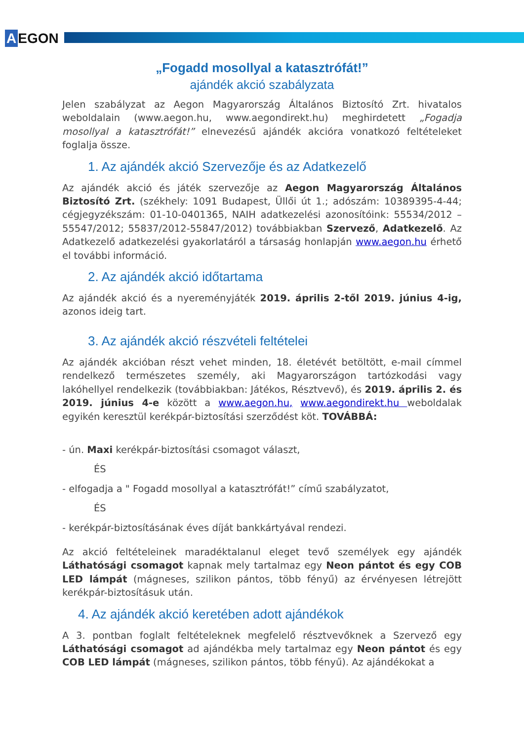A EGON
„Fogadd mosollyal a katasztrófát!”
ajándék akció szabályzata
Jelen szabályzat az Aegon Magyarország Általános Biztosító Zrt. hivatalos weboldalain (www.aegon.hu, www.aegondirekt.hu) meghirdetett „Fogadja mosollyal a katasztrófát!” elnevezésű ajándék akcióra vonatkozó feltételeket foglalja össze.
1. Az ajándék akció Szervezője és az Adatkezelő
Az ajándék akció és játék szervezője az Aegon Magyarország Általános Biztosító Zrt. (székhely: 1091 Budapest, Üllői út 1.; adószám: 10389395-4-44; cégjegyzékszám: 01-10-0401365, NAIH adatkezelési azonosítóink: 55534/2012 – 55547/2012; 55837/2012-55847/2012) továbbiakban Szervező, Adatkezelő. Az Adatkezelő adatkezelési gyakorlatáról a társaság honlapján www.aegon.hu érhető el további információ.
2. Az ajándék akció időtartama
Az ajándék akció és a nyereményjáték 2019. április 2-től 2019. június 4-ig, azonos ideig tart.
3. Az ajándék akció részvételi feltételei
Az ajándék akcióban részt vehet minden, 18. életévét betöltött, e-mail címmel rendelkező természetes személy, aki Magyarországon tartózkodási vagy lakóhellyel rendelkezik (továbbiakban: Játékos, Résztvevő), és 2019. április 2. és 2019. június 4-e között a www.aegon.hu, www.aegondirekt.hu weboldalak egyikén keresztül kerékpár-biztosítási szerződést köt. TOVÁBBÁ:
- ún. Maxi kerékpár-biztosítási csomagot választ,
ÉS
- elfogadja a " Fogadd mosollyal a katasztrófát!” című szabályzatot,
ÉS
- kerékpár-biztosításának éves díját bankkártyával rendezi.
Az akció feltételeinek maradéktalanul eleget tevő személyek egy ajándék Láthatósági csomagot kapnak mely tartalmaz egy Neon pántot és egy COB LED lámpát (mágneses, szilikon pántos, több fényű) az érvényesen létrejött kerékpár-biztosításuk után.
4. Az ajándék akció keretében adott ajándékok
A 3. pontban foglalt feltételeknek megfelelő résztvevőknek a Szervező egy Láthatósági csomagot ad ajándékba mely tartalmaz egy Neon pántot és egy COB LED lámpát (mágneses, szilikon pántos, több fényű). Az ajándékokat a